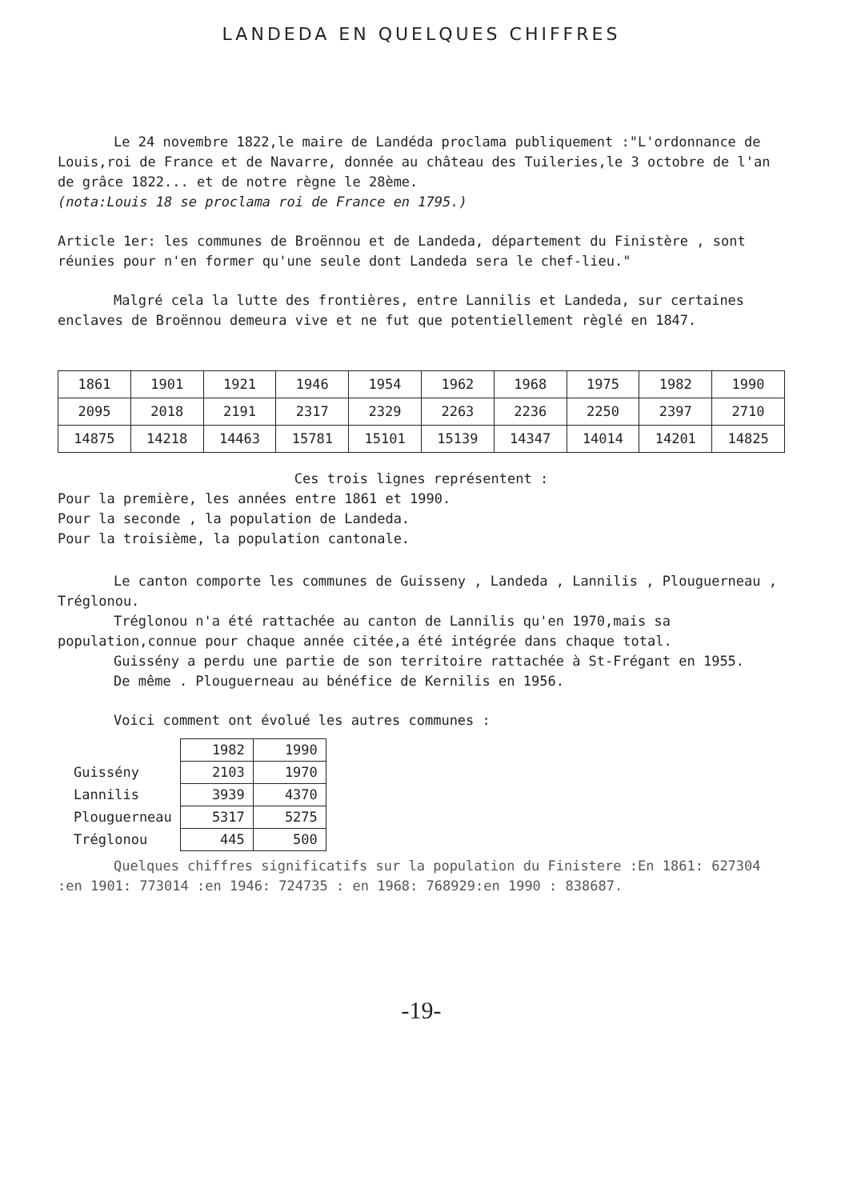LANDEDA EN QUELQUES CHIFFRES
Le 24 novembre 1822,le maire de Landéda proclama publiquement :"L'ordonnance de Louis,roi de France et de Navarre, donnée au château des Tuileries,le 3 octobre de l'an de grâce 1822... et de notre règne le 28ème.
(nota:Louis 18 se proclama roi de France en 1795.)
Article 1er: les communes de Broënnou et de Landeda, département du Finistère , sont réunies pour n'en former qu'une seule dont Landeda sera le chef-lieu."
Malgré cela la lutte des frontières, entre Lannilis et Landeda, sur certaines enclaves de Broënnou demeura vive et ne fut que potentiellement règlé en 1847.
| 1861 | 1901 | 1921 | 1946 | 1954 | 1962 | 1968 | 1975 | 1982 | 1990 |
| 2095 | 2018 | 2191 | 2317 | 2329 | 2263 | 2236 | 2250 | 2397 | 2710 |
| 14875 | 14218 | 14463 | 15781 | 15101 | 15139 | 14347 | 14014 | 14201 | 14825 |
Ces trois lignes représentent :
Pour la première, les années entre 1861 et 1990.
Pour la seconde , la population de Landeda.
Pour la troisième, la population cantonale.
Le canton comporte les communes de Guisseny , Landeda , Lannilis , Plouguerneau , Tréglonou.
Tréglonou n'a été rattachée au canton de Lannilis qu'en 1970,mais sa population,connue pour chaque année citée,a été intégrée dans chaque total.
Guissény a perdu une partie de son territoire rattachée à St-Frégant en 1955.
De même . Plouguerneau au bénéfice de Kernilis en 1956.
Voici comment ont évolué les autres communes :
| | 1982 | 1990 |
| Guissény | 2103 | 1970 |
| Lannilis | 3939 | 4370 |
| Plouguerneau | 5317 | 5275 |
| Tréglonou | 445 | 500 |
Quelques chiffres significatifs sur la population du Finistere :En 1861: 627304 :en 1901: 773014 :en 1946: 724735 : en 1968: 768929:en 1990 : 838687.
-19-